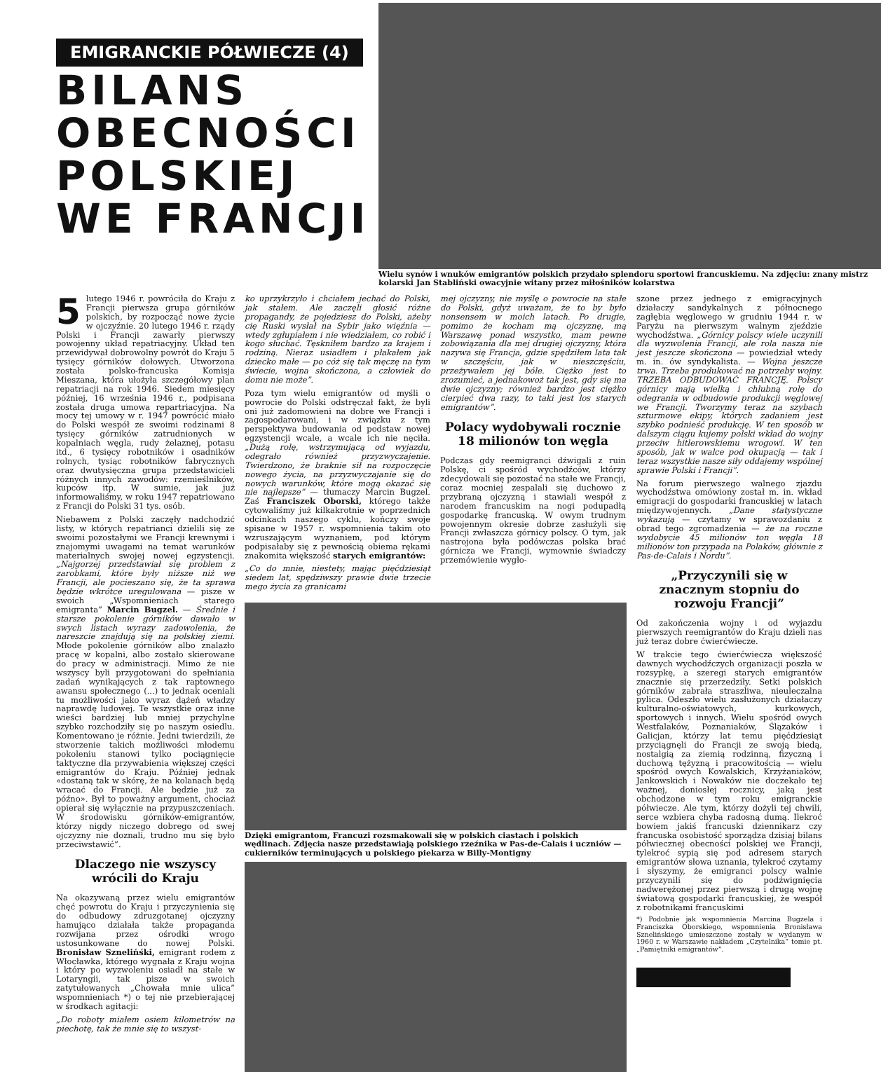EMIGRANCKIE PÓŁWIECZE (4)
BILANS
OBECNOŚCI
POLSKIEJ
WE FRANCJI
Wielu synów i wnuków emigrantów polskich przydało splendoru sportowi francuskiemu. Na zdjęciu: znany mistrz kolarski Jan Stabliński owacyjnie witany przez miłośników kolarstwa
5 lutego 1946 r. powróciła do Kraju z Francji pierwsza grupa górników polskich, by rozpocząć nowe życie w ojczyźnie. 20 lutego 1946 r. rządy Polski i Francji zawarły pierwszy powojenny układ repatriacyjny. Układ ten przewidywał dobrowolny powrót do Kraju 5 tysięcy górników dołowych. Utworzona została polsko-francuska Komisja Mieszana, która ułożyła szczegółowy plan repatriacji na rok 1946. Siedem miesięcy później, 16 września 1946 r., podpisana została druga umowa repartriacyjna. Na mocy tej umowy w r. 1947 powrócić miało do Polski wespół ze swoimi rodzinami 8 tysięcy górników zatrudnionych w kopalniach węgla, rudy żelaznej, potasu itd., 6 tysięcy robotników i osadników rolnych, tysiąc robotników fabrycznych oraz dwutysięczna grupa przedstawicieli różnych innych zawodów: rzemieślników, kupców itp. W sumie, jak już informowaliśmy, w roku 1947 repatriowano z Francji do Polski 31 tys. osób.
Niebawem z Polski zaczęły nadchodzić listy, w których repatrianci dzielili się ze swoimi pozostałymi we Francji krewnymi i znajomymi uwagami na temat warunków materialnych swojej nowej egzystencji. „Najgorzej przedstawiał się problem z zarobkami, które były niższe niż we Francji, ale pocieszano się, że ta sprawa będzie wkrótce uregulowana — pisze w swoich „Wspomnieniach starego emigranta” Marcin Bugzel. — Średnie i starsze pokolenie górników dawało w swych listach wyrazy zadowolenia, że nareszcie znajdują się na polskiej ziemi. Młode pokolenie górników albo znalazło pracę w kopalni, albo zostało skierowane do pracy w administracji. Mimo że nie wszyscy byli przygotowani do spełniania zadań wynikających z tak raptownego awansu społecznego (...) to jednak oceniali tu możliwości jako wyraz dążeń władzy naprawdę ludowej. Te wszystkie oraz inne wieści bardziej lub mniej przychylne szybko rozchodziły się po naszym osiedlu. Komentowano je różnie. Jedni twierdzili, że stworzenie takich możliwości młodemu pokoleniu stanowi tylko pociągnięcie taktyczne dla przywabienia większej części emigrantów do Kraju. Później jednak «dostaną tak w skórę, że na kolanach będą wracać do Francji. Ale będzie już za późno». Był to poważny argument, chociaż opierał się wyłącznie na przypuszczeniach. W środowisku górników-emigrantów, którzy nigdy niczego dobrego od swej ojczyzny nie doznali, trudno mu się było przeciwstawić”.
Dlaczego nie wszyscy wrócili do Kraju
Na okazywaną przez wielu emigrantów chęć powrotu do Kraju i przyczynienia się do odbudowy zdruzgotanej ojczyzny hamująco działała także propaganda rozwijana przez ośrodki wrogo ustosunkowane do nowej Polski. Bronisław Sznelińśki, emigrant rodem z Włocławka, którego wygnała z Kraju wojna i który po wyzwoleniu osiadł na stałe w Lotaryngii, tak pisze w swoich zatytułowanych „Chowała mnie ulica” wspomnieniach *) o tej nie przebierającej w środkach agitacji:
„Do roboty miałem osiem kilometrów na piechotę, tak że mnie się to wszyst-
ko uprzykrzyło i chciałem jechać do Polski, jak stałem. Ale zaczęli głosić różne propagandy, że pojedziesz do Polski, ażeby cię Ruski wysłał na Sybir jako więźnia — wtedy zgłupiałem i nie wiedziałem, co robić i kogo słuchać. Tęskniłem bardzo za krajem i rodziną. Nieraz usiadłem i płakałem jak dziecko małe — po cóż się tak męczę na tym świecie, wojna skończona, a człowiek do domu nie może”.
Poza tym wielu emigrantów od myśli o powrocie do Polski odstręczał fakt, że byli oni już zadomowieni na dobre we Francji i zagospodarowani, i w związku z tym perspektywa budowania od podstaw nowej egzystencji wcale, a wcale ich nie nęciła. „Dużą rolę, wstrzymującą od wyjazdu, odegrało również przyzwyczajenie. Twierdzono, że braknie sił na rozpoczęcie nowego życia, na przyzwyczajanie się do nowych warunków, które mogą okazać się nie najlepsze” — tłumaczy Marcin Bugzel. Zaś Franciszek Oborski, którego także cytowaliśmy już kilkakrotnie w poprzednich odcinkach naszego cyklu, kończy swoje spisane w 1957 r. wspomnienia takim oto wzruszającym wyznaniem, pod którym podpisałaby się z pewnością obiema rękami znakomita większość starych emigrantów:
„Co do mnie, niestety, mając pięćdziesiąt siedem lat, spędziwszy prawie dwie trzecie mego życia za granicami
mej ojczyzny, nie myślę o powrocie na stałe do Polski, gdyż uważam, że to by było nonsensem w moich latach. Po drugie, pomimo że kocham mą ojczyznę, mą Warszawę ponad wszystko, mam pewne zobowiązania dla mej drugiej ojczyzny, która nazywa się Francja, gdzie spędziłem lata tak w szczęściu, jak w nieszczęściu, przeżywałem jej bóle. Ciężko jest to zrozumieć, a jednakowoż tak jest, gdy się ma dwie ojczyzny; również bardzo jest ciężko cierpieć dwa razy, to taki jest los starych emigrantów”.
Polacy wydobywali rocznie 18 milionów ton węgla
Podczas gdy reemigranci dźwigali z ruin Polskę, ci spośród wychodźców, którzy zdecydowali się pozostać na stałe we Francji, coraz mocniej zespalali się duchowo z przybraną ojczyzną i stawiali wespół z narodem francuskim na nogi podupadłą gospodarkę francuską. W owym trudnym powojennym okresie dobrze zasłużyli się Francji zwłaszcza górnicy polscy. O tym, jak nastrojona była podówczas polska brać górnicza we Francji, wymownie świadczy przemówienie wygło-
Dzięki emigrantom, Francuzi rozsmakowali się w polskich ciastach i polskich wędlinach. Zdjęcia nasze przedstawiają polskiego rzeźnika w Pas-de-Calais i uczniów — cukierników terminujących u polskiego piekarza w Billy-Montigny
szone przez jednego z emigracyjnych działaczy sandykalnych z północnego zagłębia węglowego w grudniu 1944 r. w Paryżu na pierwszym walnym zjeździe wychodźstwa. „Górnicy polscy wiele uczynili dla wyzwolenia Francji, ale rola nasza nie jest jeszcze skończona — powiedział wtedy m. in. ów syndykalista. — Wojna jeszcze trwa. Trzeba produkować na potrzeby wojny. TRZEBA ODBUDOWAĆ FRANCJĘ. Polscy górnicy mają wielką i chlubną rolę do odegrania w odbudowie produkcji węglowej we Francji. Tworzymy teraz na szybach szturmowe ekipy, których zadaniem jest szybko podnieść produkcję. W ten sposób w dalszym ciągu kujemy polski wkład do wojny przeciw hitlerowskiemu wrogowi. W ten sposób, jak w walce pod okupacją — tak i teraz wszystkie nasze siły oddajemy wspólnej sprawie Polski i Francji”.
Na forum pierwszego walnego zjazdu wychodźstwa omówiony został m. in. wkład emigracji do gospodarki francuskiej w latach międzywojennych. „Dane statystyczne wykazują — czytamy w sprawozdaniu z obrad tego zgromadzenia — że na roczne wydobycie 45 milionów ton węgla 18 milionów ton przypada na Polaków, głównie z Pas-de-Calais i Nordu”.
„Przyczynili się w znacznym stopniu do rozwoju Francji”
Od zakończenia wojny i od wyjazdu pierwszych reemigrantów do Kraju dzieli nas już teraz dobre ćwierćwiecze.
W trakcie tego ćwierćwiecza większość dawnych wychodźczych organizacji poszła w rozsypkę, a szeregi starych emigrantów znacznie się przerzedziły. Setki polskich górników zabrała straszliwa, nieuleczalna pylica. Odeszło wielu zasłużonych działaczy kulturalno-oświatowych, kurkowych, sportowych i innych. Wielu spośród owych Westfalaków, Poznaniaków, Ślązaków i Galicjan, którzy lat temu pięćdziesiąt przyciągnęli do Francji ze swoją biedą, nostalgią za ziemią rodzinną, fizyczną i duchową tężyzną i pracowitością — wielu spośród owych Kowalskich, Krzyżaniaków, Jankowskich i Nowaków nie doczekało tej ważnej, doniosłej rocznicy, jaką jest obchodzone w tym roku emigranckie półwiecze. Ale tym, którzy dożyli tej chwili, serce wzbiera chyba radosną dumą. Ilekroć bowiem jakiś francuski dziennikarz czy francuska osobistość sporządza dzisiaj bilans półwiecznej obecności polskiej we Francji, tylekroć sypią się pod adresem starych emigrantów słowa uznania, tylekroć czytamy i słyszymy, że emigranci polscy walnie przyczynili się do podźwignięcia nadwerężonej przez pierwszą i drugą wojnę światową gospodarki francuskiej, że wespół z robotnikami francuskimi
*) Podobnie jak wspomnienia Marcina Bugzela i Franciszka Oborskiego, wspomnienia Bronisława Sznelińskiego umieszczone zostały w wydanym w 1960 r. w Warszawie nakładem „Czytelnika” tomie pt. „Pamiętniki emigrantów”.